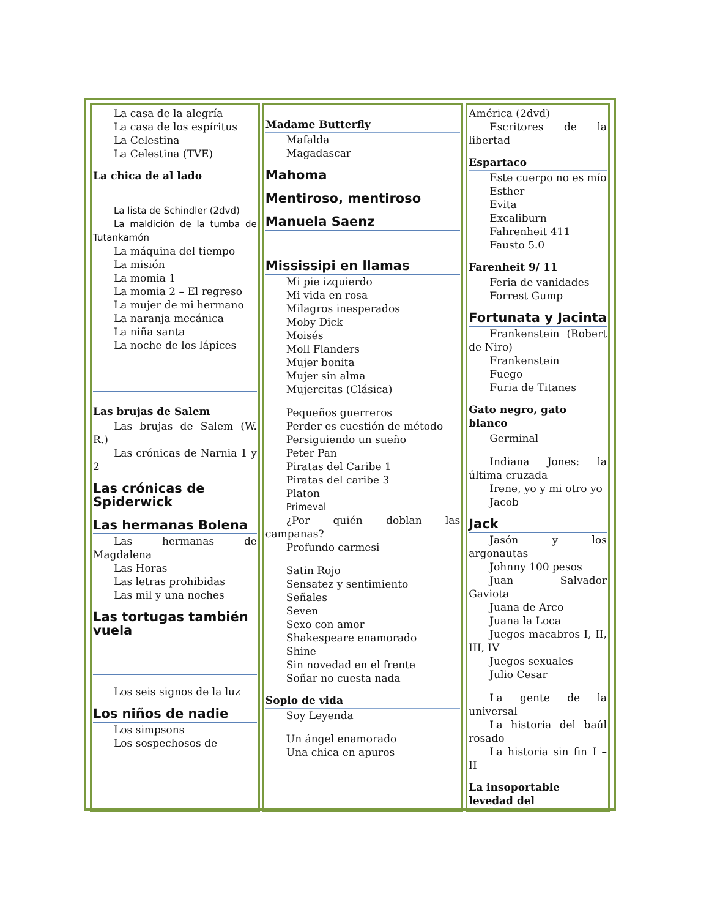| La casa de la alegría La casa de los espíritus La Celestina La Celestina (TVE) La chica de al lado La lista de Schindler (2dvd) La maldición de la tumba de Tutankamón La máquina del tiempo La misión La momia 1 La momia 2 – El regreso La mujer de mi hermano La naranja mecánica La niña santa La noche de los lápices Las brujas de Salem Las brujas de Salem (W. R.) Las crónicas de Narnia 1 y 2 Las crónicas de Spiderwick Las hermanas Bolena Las hermanas de Magdalena Las Horas Las letras prohibidas Las mil y una noches Las tortugas también vuela Los seis signos de la luz Los niños de nadie Los simpsons Los sospechosos de | Madame Butterfly Mafalda Magadascar Mahoma Mentiroso, mentiroso Manuela Saenz Mississipi en llamas Mi pie izquierdo Mi vida en rosa Milagros inesperados Moby Dick Moisés Moll Flanders Mujer bonita Mujer sin alma Mujercitas (Clásica) Pequeños guerreros Perder es cuestión de método Persiguiendo un sueño Peter Pan Piratas del Caribe 1 Piratas del caribe 3 Platon Primeval ¿Por quién doblan las campanas? Profundo carmesi Satin Rojo Sensatez y sentimiento Señales Seven Sexo con amor Shakespeare enamorado Shine Sin novedad en el frente Soñar no cuesta nada Soplo de vida Soy Leyenda Un ángel enamorado Una chica en apuros | América (2dvd) Escritores de la libertad Espartaco Este cuerpo no es mío Esther Evita Excaliburn Fahrenheit 411 Fausto 5.0 Farenheit 9/ 11 Feria de vanidades Forrest Gump Fortunata y Jacinta Frankenstein (Robert de Niro) Frankenstein Fuego Furia de Titanes Gato negro, gato blanco Germinal Indiana Jones: la última cruzada Irene, yo y mi otro yo Jacob Jack Jasón y los argonautas Johnny 100 pesos Juan Salvador Gaviota Juana de Arco Juana la Loca Juegos macabros I, II, III, IV Juegos sexuales Julio Cesar La gente de la universal La historia del baúl rosado La historia sin fin I – II La insoportable levedad del |